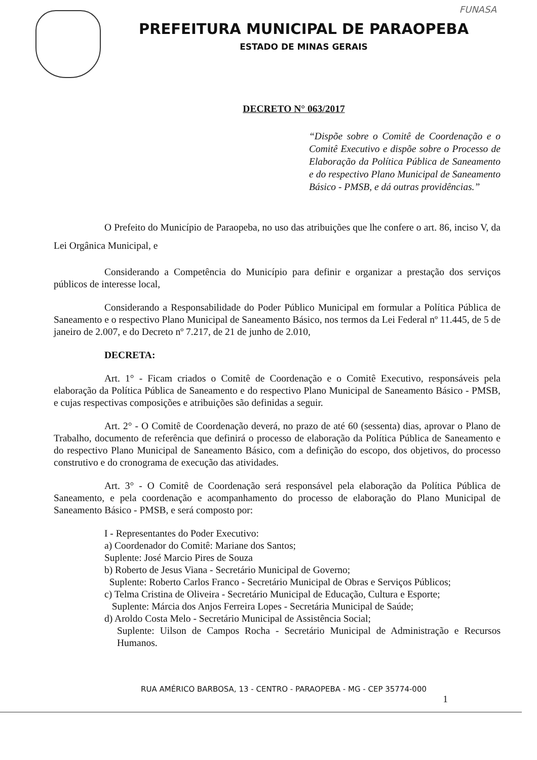FUNASA
PREFEITURA MUNICIPAL DE PARAOPEBA
ESTADO DE MINAS GERAIS
DECRETO N° 063/2017
“Dispõe sobre o Comitê de Coordenação e o Comitê Executivo e dispõe sobre o Processo de Elaboração da Política Pública de Saneamento e do respectivo Plano Municipal de Saneamento Básico - PMSB, e dá outras providências.”
O Prefeito do Município de Paraopeba, no uso das atribuições que lhe confere o art. 86, inciso V, da Lei Orgânica Municipal, e
Considerando a Competência do Município para definir e organizar a prestação dos serviços públicos de interesse local,
Considerando a Responsabilidade do Poder Público Municipal em formular a Política Pública de Saneamento e o respectivo Plano Municipal de Saneamento Básico, nos termos da Lei Federal nº 11.445, de 5 de janeiro de 2.007, e do Decreto nº 7.217, de 21 de junho de 2.010,
DECRETA:
Art. 1° - Ficam criados o Comitê de Coordenação e o Comitê Executivo, responsáveis pela elaboração da Política Pública de Saneamento e do respectivo Plano Municipal de Saneamento Básico - PMSB, e cujas respectivas composições e atribuições são definidas a seguir.
Art. 2° - O Comitê de Coordenação deverá, no prazo de até 60 (sessenta) dias, aprovar o Plano de Trabalho, documento de referência que definirá o processo de elaboração da Política Pública de Saneamento e do respectivo Plano Municipal de Saneamento Básico, com a definição do escopo, dos objetivos, do processo construtivo e do cronograma de execução das atividades.
Art. 3° - O Comitê de Coordenação será responsável pela elaboração da Política Pública de Saneamento, e pela coordenação e acompanhamento do processo de elaboração do Plano Municipal de Saneamento Básico - PMSB, e será composto por:
I - Representantes do Poder Executivo:
a) Coordenador do Comitê: Mariane dos Santos;
Suplente: José Marcio Pires de Souza
b) Roberto de Jesus Viana - Secretário Municipal de Governo;
Suplente: Roberto Carlos Franco - Secretário Municipal de Obras e Serviços Públicos;
c) Telma Cristina de Oliveira - Secretário Municipal de Educação, Cultura e Esporte;
Suplente: Márcia dos Anjos Ferreira Lopes - Secretária Municipal de Saúde;
d) Aroldo Costa Melo - Secretário Municipal de Assistência Social;
Suplente: Uilson de Campos Rocha - Secretário Municipal de Administração e Recursos Humanos.
RUA AMÉRICO BARBOSA, 13 - CENTRO - PARAOPEBA - MG - CEP 35774-000
1